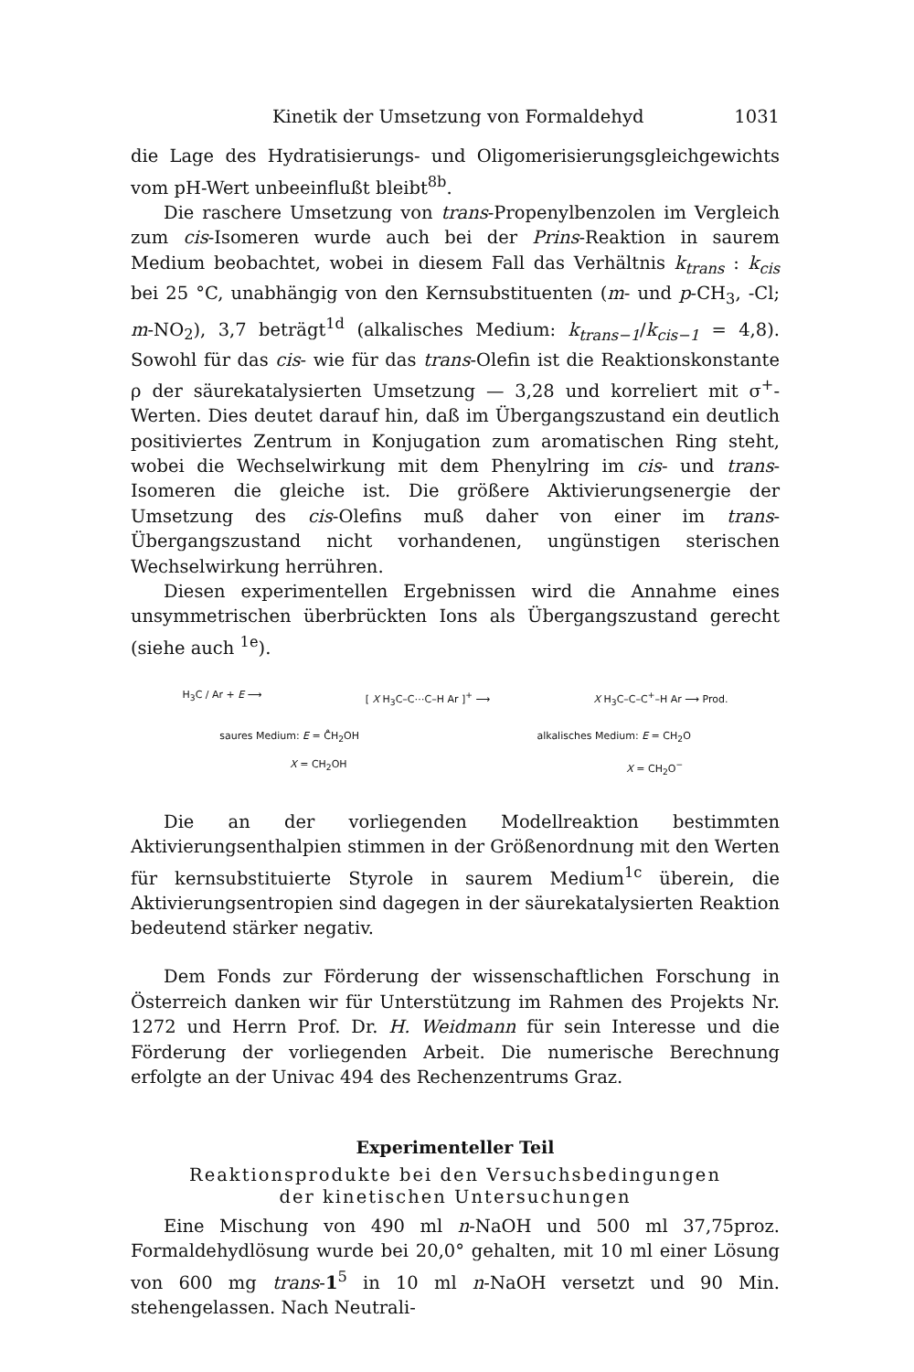Kinetik der Umsetzung von Formaldehyd 1031
die Lage des Hydratisierungs- und Oligomerisierungsgleichgewichts vom pH-Wert unbeeinflußt bleibt<sup>8b</sup>.
Die raschere Umsetzung von trans-Propenylbenzolen im Vergleich zum cis-Isomeren wurde auch bei der Prins-Reaktion in saurem Medium beobachtet, wobei in diesem Fall das Verhältnis k<sub>trans</sub> : k<sub>cis</sub> bei 25 °C, unabhängig von den Kernsubstituenten (m- und p-CH<sub>3</sub>, -Cl; m-NO<sub>2</sub>), 3,7 beträgt<sup>1d</sup> (alkalisches Medium: k<sub>trans−1</sub>/k<sub>cis−1</sub> = 4,8). Sowohl für das cis- wie für das trans-Olefin ist die Reaktionskonstante ρ der säurekatalysierten Umsetzung — 3,28 und korreliert mit σ<sup>+</sup>-Werten. Dies deutet darauf hin, daß im Übergangszustand ein deutlich positiviertes Zentrum in Konjugation zum aromatischen Ring steht, wobei die Wechselwirkung mit dem Phenylring im cis- und trans-Isomeren die gleiche ist. Die größere Aktivierungsenergie der Umsetzung des cis-Olefins muß daher von einer im trans-Übergangszustand nicht vorhandenen, ungünstigen sterischen Wechselwirkung herrühren.
Diesen experimentellen Ergebnissen wird die Annahme eines unsymmetrischen überbrückten Ions als Übergangszustand gerecht (siehe auch <sup>1e</sup>).
H<sub>3</sub>C / Ar + E ⟶ [ X H<sub>3</sub>C–C⋯C–H Ar ]<sup>+</sup> ⟶ X H<sub>3</sub>C–C–C<sup>+</sup>–H Ar ⟶ Prod.
saures Medium: E = C̊H<sub>2</sub>OH
X = CH<sub>2</sub>OH alkalisches Medium: E = CH<sub>2</sub>O
X = CH<sub>2</sub>O<sup>−</sup>
Die an der vorliegenden Modellreaktion bestimmten Aktivierungsenthalpien stimmen in der Größenordnung mit den Werten für kernsubstituierte Styrole in saurem Medium<sup>1c</sup> überein, die Aktivierungsentropien sind dagegen in der säurekatalysierten Reaktion bedeutend stärker negativ.
Dem Fonds zur Förderung der wissenschaftlichen Forschung in Österreich danken wir für Unterstützung im Rahmen des Projekts Nr. 1272 und Herrn Prof. Dr. H. Weidmann für sein Interesse und die Förderung der vorliegenden Arbeit. Die numerische Berechnung erfolgte an der Univac 494 des Rechenzentrums Graz.
Experimenteller Teil
Reaktionsprodukte bei den Versuchsbedingungen
der kinetischen Untersuchungen
Eine Mischung von 490 ml n-NaOH und 500 ml 37,75proz. Formaldehydlösung wurde bei 20,0° gehalten, mit 10 ml einer Lösung von 600 mg trans-1<sup>5</sup> in 10 ml n-NaOH versetzt und 90 Min. stehengelassen. Nach Neutrali-